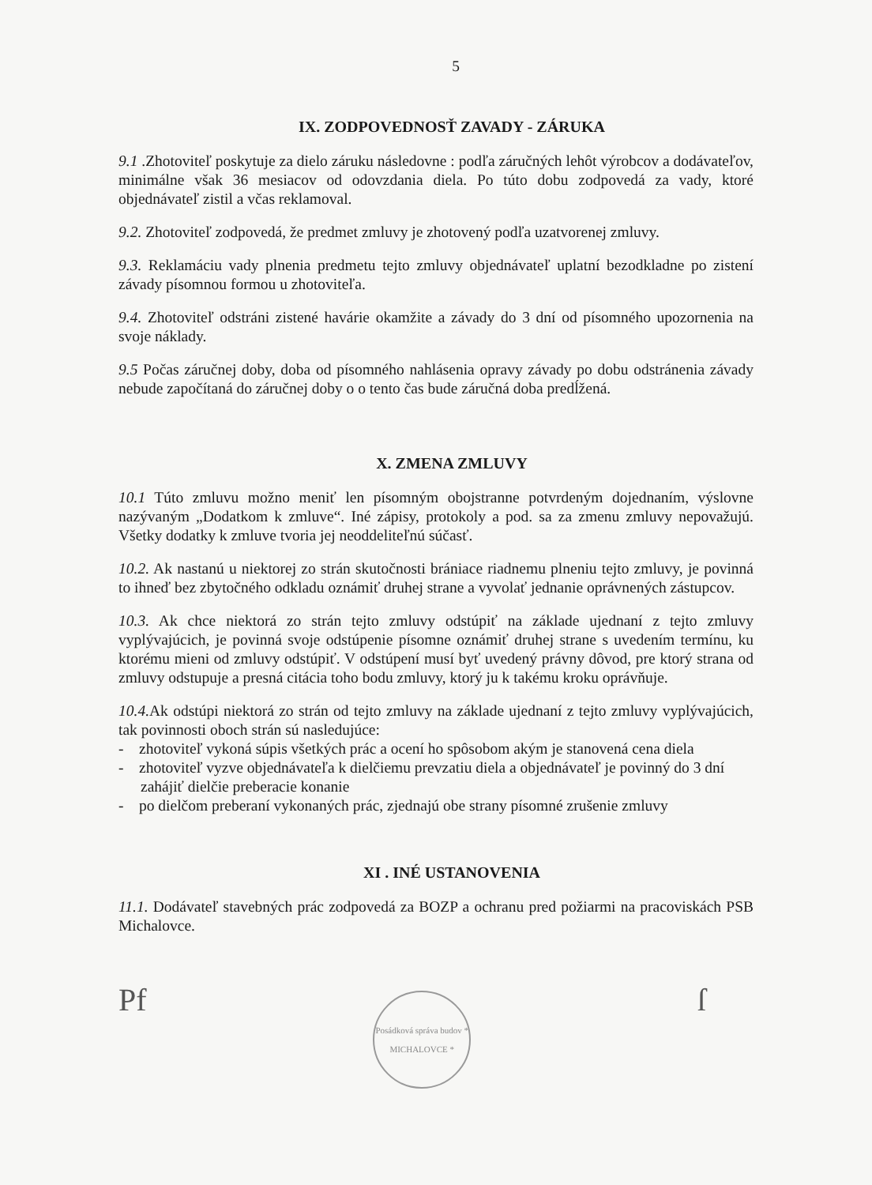5
IX. ZODPOVEDNOSŤ ZAVADY - ZÁRUKA
9.1 .Zhotoviteľ poskytuje za dielo záruku následovne : podľa záručných lehôt výrobcov a dodávateľov, minimálne však 36 mesiacov od odovzdania diela. Po túto dobu zodpovedá za vady, ktoré objednávateľ zistil a včas reklamoval.
9.2. Zhotoviteľ zodpovedá, že predmet zmluvy je zhotovený podľa uzatvorenej zmluvy.
9.3. Reklamáciu vady plnenia predmetu tejto zmluvy objednávateľ uplatní bezodkladne po zistení závady písomnou formou u zhotoviteľa.
9.4. Zhotoviteľ odstráni zistené havárie okamžite a závady do 3 dní od písomného upozornenia na svoje náklady.
9.5 Počas záručnej doby, doba od písomného nahlásenia opravy závady po dobu odstránenia závady nebude započítaná do záručnej doby o o tento čas bude záručná doba predĺžená.
X. ZMENA ZMLUVY
10.1 Túto zmluvu možno meniť len písomným obojstranne potvrdeným dojednaním, výslovne nazývaným „Dodatkom k zmluve“. Iné zápisy, protokoly a pod. sa za zmenu zmluvy nepovažujú. Všetky dodatky k zmluve tvoria jej neoddeliteľnú súčasť.
10.2. Ak nastanú u niektorej zo strán skutočnosti brániace riadnemu plneniu tejto zmluvy, je povinná to ihneď bez zbytočného odkladu oznámiť druhej strane a vyvolať jednanie oprávnených zástupcov.
10.3. Ak chce niektorá zo strán tejto zmluvy odstúpiť na základe ujednaní z tejto zmluvy vyplývajúcich, je povinná svoje odstúpenie písomne oznámiť druhej strane s uvedením termínu, ku ktorému mieni od zmluvy odstúpiť. V odstúpení musí byť uvedený právny dôvod, pre ktorý strana od zmluvy odstupuje a presná citácia toho bodu zmluvy, ktorý ju k takému kroku oprávňuje.
10.4. Ak odstúpi niektorá zo strán od tejto zmluvy na základe ujednaní z tejto zmluvy vyplývajúcich, tak povinnosti oboch strán sú nasledujúce:
- zhotoviteľ vykoná súpis všetkých prác a ocení ho spôsobom akým je stanovená cena diela
- zhotoviteľ vyzve objednávateľa k dielčiemu prevzatiu diela a objednávateľ je povinný do 3 dní zahájiť dielčie preberacie konanie
- po dielčom preberaní vykonaných prác, zjednajú obe strany písomné zrušenie zmluvy
XI . INÉ USTANOVENIA
11.1. Dodávateľ stavebných prác zodpovedá za BOZP a ochranu pred požiarmi na pracoviskách PSB Michalovce.
Pf
Posádková správa budov * MICHALOVCE *
ſ